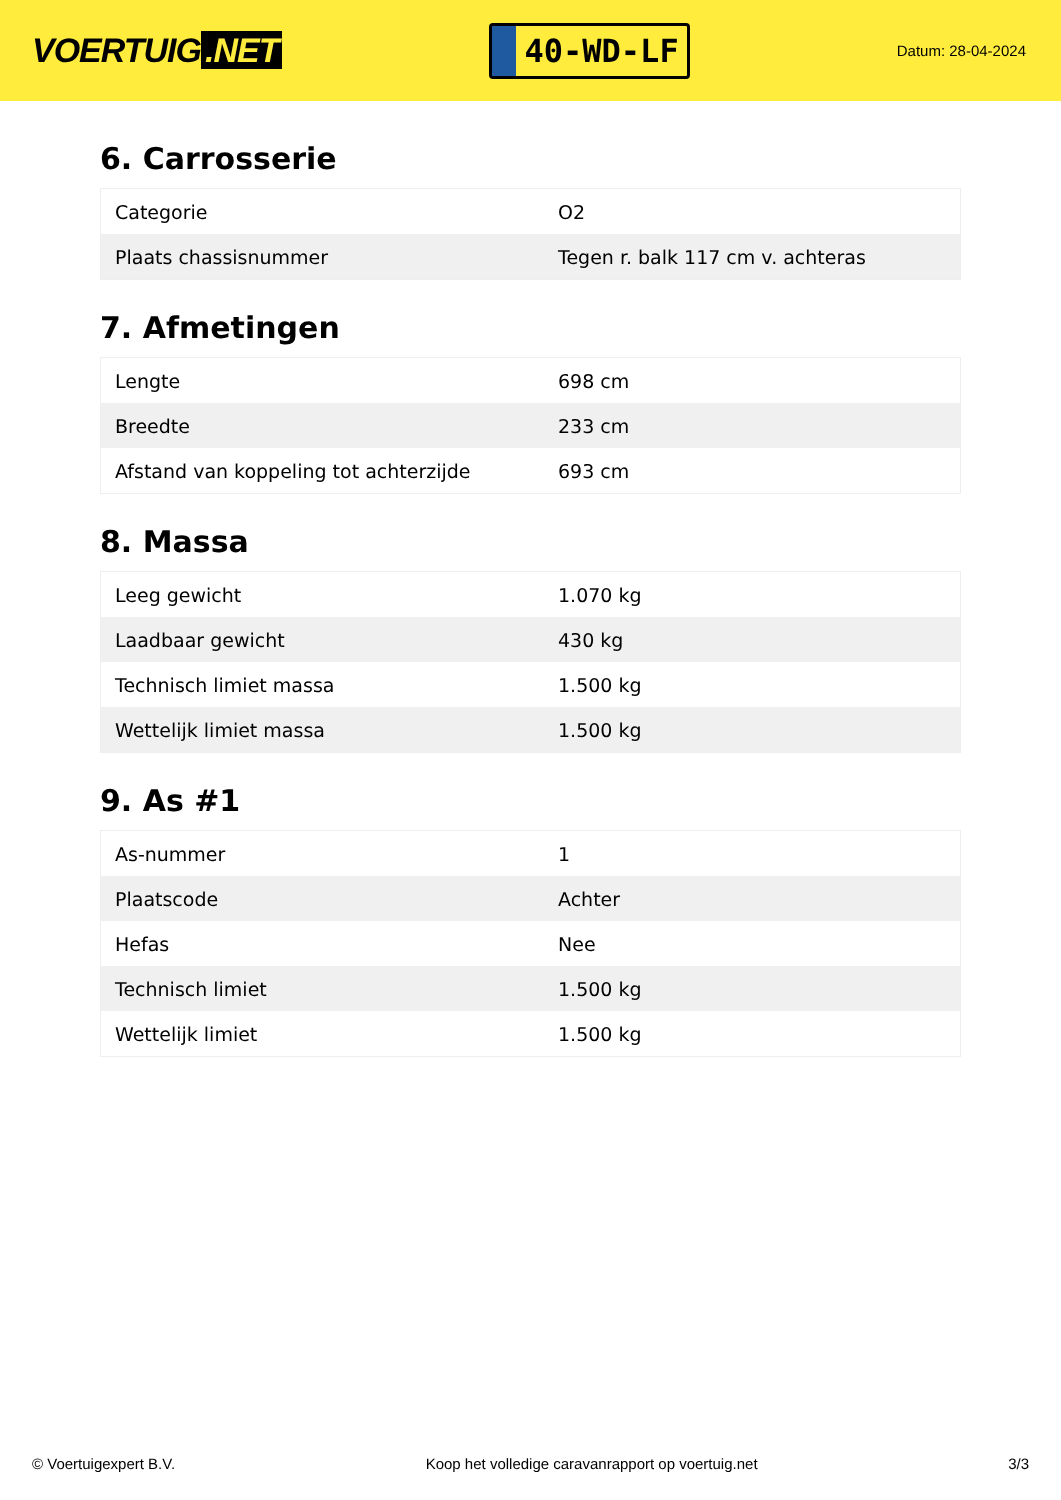VOERTUIG.NET
40-WD-LF
Datum: 28-04-2024
6. Carrosserie
| Categorie | O2 |
| Plaats chassisnummer | Tegen r. balk 117 cm v. achteras |
7. Afmetingen
| Lengte | 698 cm |
| Breedte | 233 cm |
| Afstand van koppeling tot achterzijde | 693 cm |
8. Massa
| Leeg gewicht | 1.070 kg |
| Laadbaar gewicht | 430 kg |
| Technisch limiet massa | 1.500 kg |
| Wettelijk limiet massa | 1.500 kg |
9. As #1
| As-nummer | 1 |
| Plaatscode | Achter |
| Hefas | Nee |
| Technisch limiet | 1.500 kg |
| Wettelijk limiet | 1.500 kg |
© Voertuigexpert B.V. Koop het volledige caravanrapport op voertuig.net 3/3